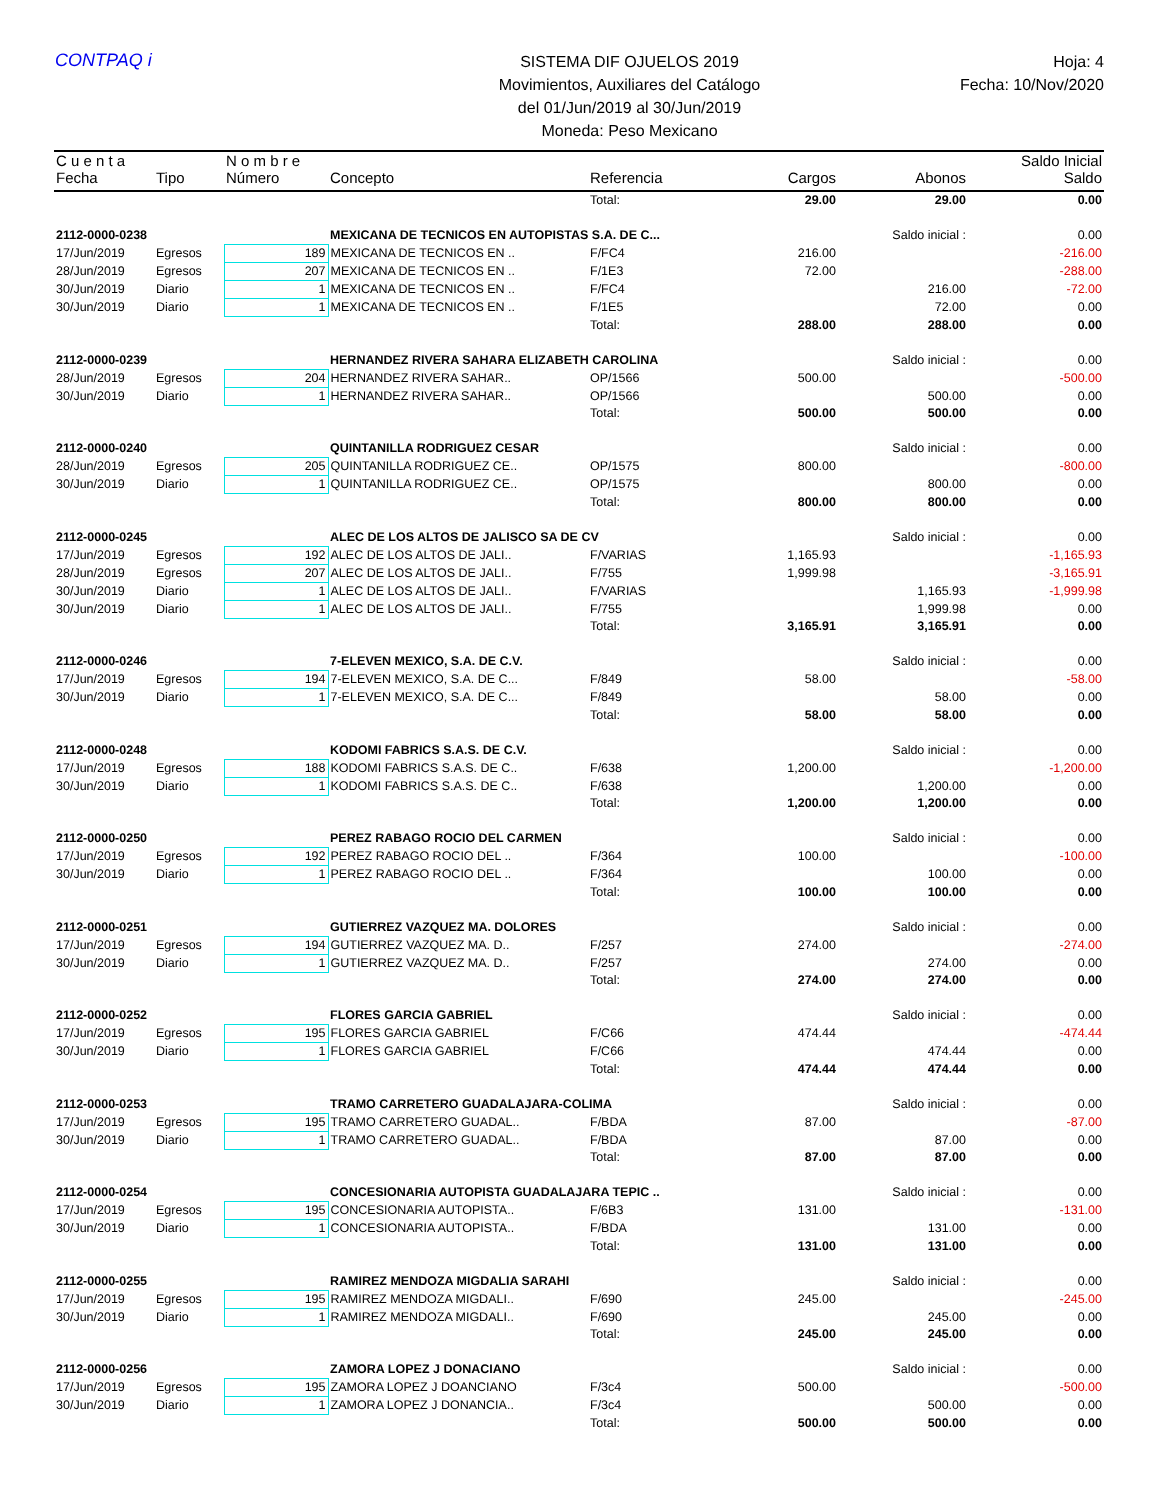CONTPAQ i
SISTEMA DIF OJUELOS 2019
Movimientos, Auxiliares del Catálogo
del 01/Jun/2019 al 30/Jun/2019
Moneda: Peso Mexicano
Hoja: 4
Fecha: 10/Nov/2020
| C u e n t a | | N o m b r e | | | | | Saldo Inicial |
| --- | --- | --- | --- | --- | --- | --- | --- |
| Fecha | Tipo | Número | Concepto | Referencia | Cargos | Abonos | Saldo |
| | | | | Total: | 29.00 | 29.00 | 0.00 |
| 2112-0000-0238 | | | MEXICANA DE TECNICOS EN AUTOPISTAS S.A. DE C... | | | Saldo inicial : | 0.00 |
| 17/Jun/2019 | Egresos | 189 | MEXICANA DE TECNICOS EN .. | F/FC4 | 216.00 | | -216.00 |
| 28/Jun/2019 | Egresos | 207 | MEXICANA DE TECNICOS EN .. | F/1E3 | 72.00 | | -288.00 |
| 30/Jun/2019 | Diario | 1 | MEXICANA DE TECNICOS EN .. | F/FC4 | | 216.00 | -72.00 |
| 30/Jun/2019 | Diario | 1 | MEXICANA DE TECNICOS EN .. | F/1E5 | | 72.00 | 0.00 |
| | | | | Total: | 288.00 | 288.00 | 0.00 |
| 2112-0000-0239 | | | HERNANDEZ RIVERA SAHARA ELIZABETH CAROLINA | | | Saldo inicial : | 0.00 |
| 28/Jun/2019 | Egresos | 204 | HERNANDEZ RIVERA SAHAR.. | OP/1566 | 500.00 | | -500.00 |
| 30/Jun/2019 | Diario | 1 | HERNANDEZ RIVERA SAHAR.. | OP/1566 | | 500.00 | 0.00 |
| | | | | Total: | 500.00 | 500.00 | 0.00 |
| 2112-0000-0240 | | | QUINTANILLA RODRIGUEZ CESAR | | | Saldo inicial : | 0.00 |
| 28/Jun/2019 | Egresos | 205 | QUINTANILLA RODRIGUEZ CE.. | OP/1575 | 800.00 | | -800.00 |
| 30/Jun/2019 | Diario | 1 | QUINTANILLA RODRIGUEZ CE.. | OP/1575 | | 800.00 | 0.00 |
| | | | | Total: | 800.00 | 800.00 | 0.00 |
| 2112-0000-0245 | | | ALEC DE LOS ALTOS DE JALISCO SA DE CV | | | Saldo inicial : | 0.00 |
| 17/Jun/2019 | Egresos | 192 | ALEC DE LOS ALTOS DE JALI.. | F/VARIAS | 1,165.93 | | -1,165.93 |
| 28/Jun/2019 | Egresos | 207 | ALEC DE LOS ALTOS DE JALI.. | F/755 | 1,999.98 | | -3,165.91 |
| 30/Jun/2019 | Diario | 1 | ALEC DE LOS ALTOS DE JALI.. | F/VARIAS | | 1,165.93 | -1,999.98 |
| 30/Jun/2019 | Diario | 1 | ALEC DE LOS ALTOS DE JALI.. | F/755 | | 1,999.98 | 0.00 |
| | | | | Total: | 3,165.91 | 3,165.91 | 0.00 |
| 2112-0000-0246 | | | 7-ELEVEN MEXICO, S.A. DE C.V. | | | Saldo inicial : | 0.00 |
| 17/Jun/2019 | Egresos | 194 | 7-ELEVEN MEXICO, S.A. DE C... | F/849 | 58.00 | | -58.00 |
| 30/Jun/2019 | Diario | 1 | 7-ELEVEN MEXICO, S.A. DE C... | F/849 | | 58.00 | 0.00 |
| | | | | Total: | 58.00 | 58.00 | 0.00 |
| 2112-0000-0248 | | | KODOMI FABRICS S.A.S. DE C.V. | | | Saldo inicial : | 0.00 |
| 17/Jun/2019 | Egresos | 188 | KODOMI FABRICS S.A.S. DE C.. | F/638 | 1,200.00 | | -1,200.00 |
| 30/Jun/2019 | Diario | 1 | KODOMI FABRICS S.A.S. DE C.. | F/638 | | 1,200.00 | 0.00 |
| | | | | Total: | 1,200.00 | 1,200.00 | 0.00 |
| 2112-0000-0250 | | | PEREZ RABAGO ROCIO DEL CARMEN | | | Saldo inicial : | 0.00 |
| 17/Jun/2019 | Egresos | 192 | PEREZ RABAGO ROCIO DEL .. | F/364 | 100.00 | | -100.00 |
| 30/Jun/2019 | Diario | 1 | PEREZ RABAGO ROCIO DEL .. | F/364 | | 100.00 | 0.00 |
| | | | | Total: | 100.00 | 100.00 | 0.00 |
| 2112-0000-0251 | | | GUTIERREZ VAZQUEZ MA. DOLORES | | | Saldo inicial : | 0.00 |
| 17/Jun/2019 | Egresos | 194 | GUTIERREZ VAZQUEZ MA. D.. | F/257 | 274.00 | | -274.00 |
| 30/Jun/2019 | Diario | 1 | GUTIERREZ VAZQUEZ MA. D.. | F/257 | | 274.00 | 0.00 |
| | | | | Total: | 274.00 | 274.00 | 0.00 |
| 2112-0000-0252 | | | FLORES GARCIA GABRIEL | | | Saldo inicial : | 0.00 |
| 17/Jun/2019 | Egresos | 195 | FLORES GARCIA GABRIEL | F/C66 | 474.44 | | -474.44 |
| 30/Jun/2019 | Diario | 1 | FLORES GARCIA GABRIEL | F/C66 | | 474.44 | 0.00 |
| | | | | Total: | 474.44 | 474.44 | 0.00 |
| 2112-0000-0253 | | | TRAMO CARRETERO GUADALAJARA-COLIMA | | | Saldo inicial : | 0.00 |
| 17/Jun/2019 | Egresos | 195 | TRAMO CARRETERO GUADAL.. | F/BDA | 87.00 | | -87.00 |
| 30/Jun/2019 | Diario | 1 | TRAMO CARRETERO GUADAL.. | F/BDA | | 87.00 | 0.00 |
| | | | | Total: | 87.00 | 87.00 | 0.00 |
| 2112-0000-0254 | | | CONCESIONARIA AUTOPISTA GUADALAJARA TEPIC .. | | | Saldo inicial : | 0.00 |
| 17/Jun/2019 | Egresos | 195 | CONCESIONARIA AUTOPISTA.. | F/6B3 | 131.00 | | -131.00 |
| 30/Jun/2019 | Diario | 1 | CONCESIONARIA AUTOPISTA.. | F/BDA | | 131.00 | 0.00 |
| | | | | Total: | 131.00 | 131.00 | 0.00 |
| 2112-0000-0255 | | | RAMIREZ MENDOZA MIGDALIA SARAHI | | | Saldo inicial : | 0.00 |
| 17/Jun/2019 | Egresos | 195 | RAMIREZ MENDOZA MIGDALI.. | F/690 | 245.00 | | -245.00 |
| 30/Jun/2019 | Diario | 1 | RAMIREZ MENDOZA MIGDALI.. | F/690 | | 245.00 | 0.00 |
| | | | | Total: | 245.00 | 245.00 | 0.00 |
| 2112-0000-0256 | | | ZAMORA LOPEZ J DONACIANO | | | Saldo inicial : | 0.00 |
| 17/Jun/2019 | Egresos | 195 | ZAMORA LOPEZ J DOANCIANO | F/3c4 | 500.00 | | -500.00 |
| 30/Jun/2019 | Diario | 1 | ZAMORA LOPEZ J DONANCIA.. | F/3c4 | | 500.00 | 0.00 |
| | | | | Total: | 500.00 | 500.00 | 0.00 |